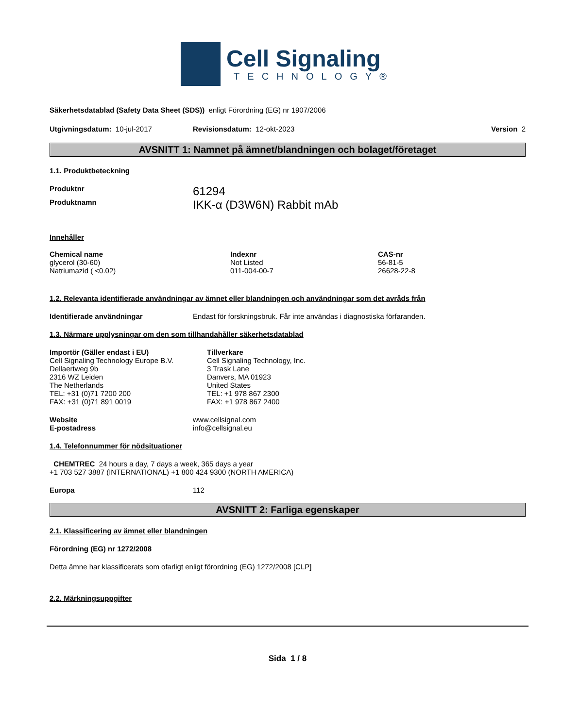Cell Signaling
TECHNOLOGY®
Säkerhetsdatablad (Safety Data Sheet (SDS)) enligt Förordning (EG) nr 1907/2006
Utgivningsdatum: 10-jul-2017 Revisionsdatum: 12-okt-2023 Version 2
AVSNITT 1: Namnet på ämnet/blandningen och bolaget/företaget
1.1. Produktbeteckning
| Produktnr | 61294 |
| Produktnamn | IKK-α (D3W6N) Rabbit mAb |
Innehåller
| Chemical name | Indexnr | CAS-nr |
| --- | --- | --- |
| glycerol (30-60) | Not Listed | 56-81-5 |
| Natriumazid ( <0.02) | 011-004-00-7 | 26628-22-8 |
1.2. Relevanta identifierade användningar av ämnet eller blandningen och användningar som det avråds från
| Identifierade användningar | Endast för forskningsbruk. Får inte användas i diagnostiska förfaranden. |
1.3. Närmare upplysningar om den som tillhandahåller säkerhetsdatablad
| Importör (Gäller endast i EU) | Tillverkare |
| --- | --- |
| Cell Signaling Technology Europe B.V. Dellaertweg 9b 2316 WZ Leiden The Netherlands TEL: +31 (0)71 7200 200 FAX: +31 (0)71 891 0019 | Cell Signaling Technology, Inc. 3 Trask Lane Danvers, MA 01923 United States TEL: +1 978 867 2300 FAX: +1 978 867 2400 |
| Website | www.cellsignal.com |
| E-postadress | info@cellsignal.eu |
1.4. Telefonnummer för nödsituationer
CHEMTREC 24 hours a day, 7 days a week, 365 days a year
+1 703 527 3887 (INTERNATIONAL) +1 800 424 9300 (NORTH AMERICA)
| Europa | 112 |
AVSNITT 2: Farliga egenskaper
2.1. Klassificering av ämnet eller blandningen
Förordning (EG) nr 1272/2008
Detta ämne har klassificerats som ofarligt enligt förordning (EG) 1272/2008 [CLP]
2.2. Märkningsuppgifter
Sida 1 / 8